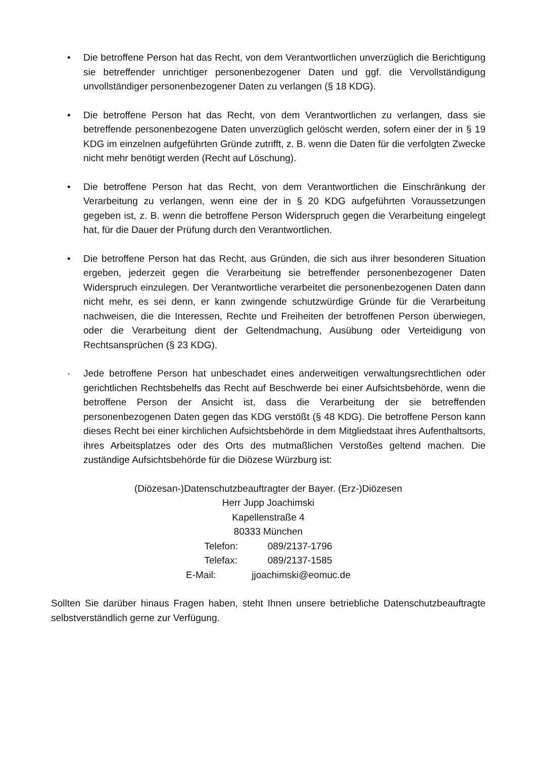• Die betroffene Person hat das Recht, von dem Verantwortlichen unverzüglich die Berichtigung sie betreffender unrichtiger personenbezogener Daten und ggf. die Vervollständigung unvollständiger personenbezogener Daten zu verlangen (§ 18 KDG).
• Die betroffene Person hat das Recht, von dem Verantwortlichen zu verlangen, dass sie betreffende personenbezogene Daten unverzüglich gelöscht werden, sofern einer der in § 19 KDG im einzelnen aufgeführten Gründe zutrifft, z. B. wenn die Daten für die verfolgten Zwecke nicht mehr benötigt werden (Recht auf Löschung).
• Die betroffene Person hat das Recht, von dem Verantwortlichen die Einschränkung der Verarbeitung zu verlangen, wenn eine der in § 20 KDG aufgeführten Voraussetzungen gegeben ist, z. B. wenn die betroffene Person Widerspruch gegen die Verarbeitung eingelegt hat, für die Dauer der Prüfung durch den Verantwortlichen.
• Die betroffene Person hat das Recht, aus Gründen, die sich aus ihrer besonderen Situation ergeben, jederzeit gegen die Verarbeitung sie betreffender personenbezogener Daten Widerspruch einzulegen. Der Verantwortliche verarbeitet die personenbezogenen Daten dann nicht mehr, es sei denn, er kann zwingende schutzwürdige Gründe für die Verarbeitung nachweisen, die die Interessen, Rechte und Freiheiten der betroffenen Person überwiegen, oder die Verarbeitung dient der Geltendmachung, Ausübung oder Verteidigung von Rechtsansprüchen (§ 23 KDG).
· Jede betroffene Person hat unbeschadet eines anderweitigen verwaltungsrechtlichen oder gerichtlichen Rechtsbehelfs das Recht auf Beschwerde bei einer Aufsichtsbehörde, wenn die betroffene Person der Ansicht ist, dass die Verarbeitung der sie betreffenden personenbezogenen Daten gegen das KDG verstößt (§ 48 KDG). Die betroffene Person kann dieses Recht bei einer kirchlichen Aufsichtsbehörde in dem Mitgliedstaat ihres Aufenthaltsorts, ihres Arbeitsplatzes oder des Orts des mutmaßlichen Verstoßes geltend machen. Die zuständige Aufsichtsbehörde für die Diözese Würzburg ist:
(Diözesan-)Datenschutzbeauftragter der Bayer. (Erz-)Diözesen
Herr Jupp Joachimski
Kapellenstraße 4
80333 München
Telefon: 089/2137-1796
Telefax: 089/2137-1585
E-Mail: jjoachimski@eomuc.de
Sollten Sie darüber hinaus Fragen haben, steht Ihnen unsere betriebliche Datenschutzbeauftragte selbstverständlich gerne zur Verfügung.